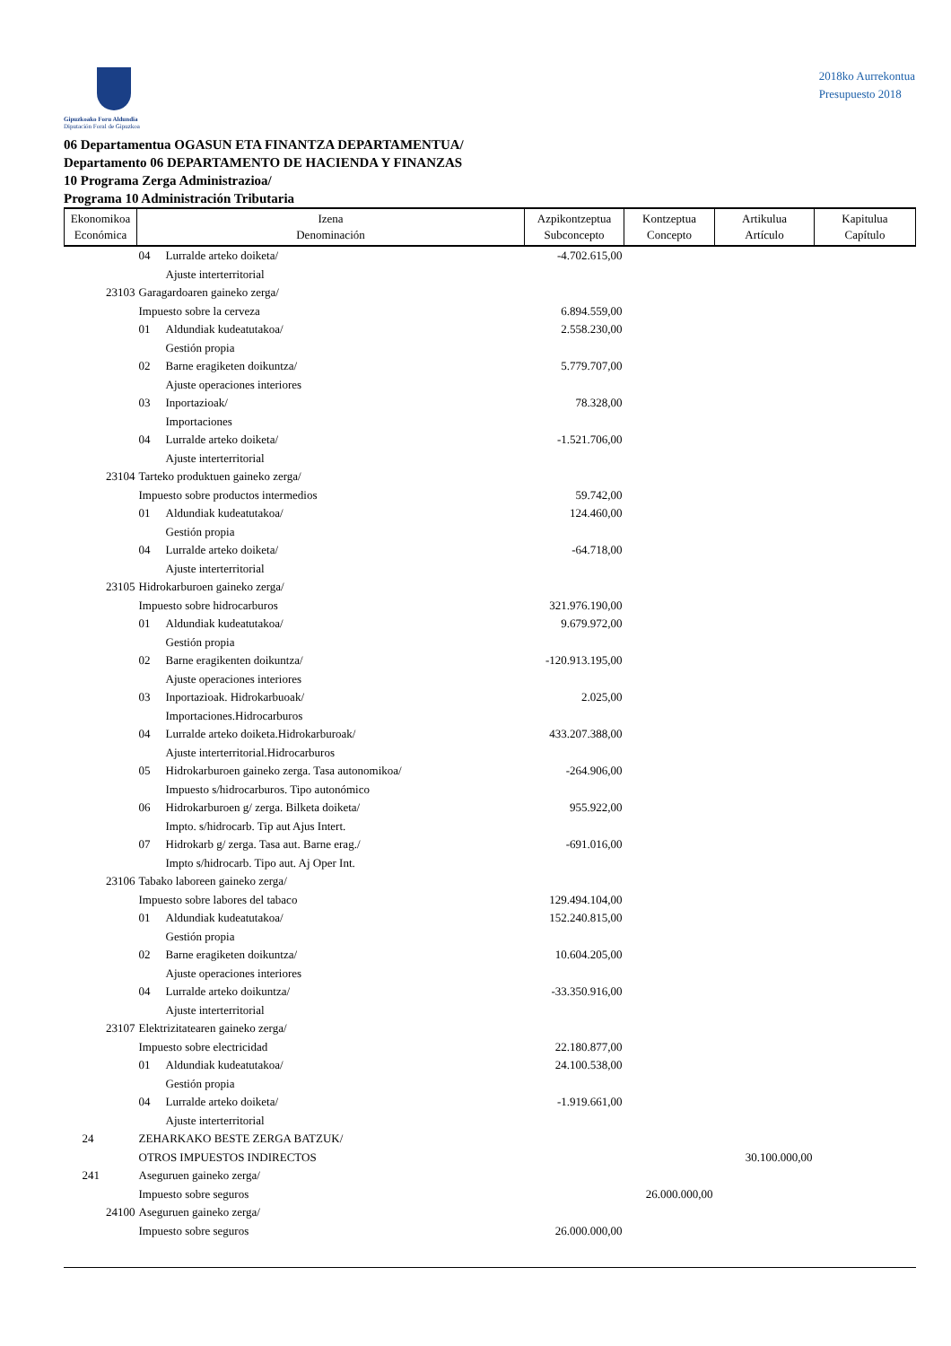Gipuzkoako Foru Aldundia
Diputación Foral de Gipuzkoa
2018ko Aurrekontua
Presupuesto 2018
06 Departamentua OGASUN ETA FINANTZA DEPARTAMENTUA/
Departamento 06 DEPARTAMENTO DE HACIENDA Y FINANZAS
10 Programa Zerga Administrazioa/
Programa 10 Administración Tributaria
| Ekonomikoa Económica | Izena Denominación | | Azpikontzeptua Subconcepto | Kontzeptua Concepto | Artikulua Artículo | Kapitulua Capítulo |
| --- | --- | --- | --- | --- | --- | --- |
| | 04 | Lurralde arteko doiketa/ Ajuste interterritorial | -4.702.615,00 | | | |
| 23103 | Garagardoaren gaineko zerga/ Impuesto sobre la cerveza | | 6.894.559,00 | | | |
| | 01 | Aldundiak kudeatutakoa/ Gestión propia | 2.558.230,00 | | | |
| | 02 | Barne eragiketen doikuntza/ Ajuste operaciones interiores | 5.779.707,00 | | | |
| | 03 | Inportazioak/ Importaciones | 78.328,00 | | | |
| | 04 | Lurralde arteko doiketa/ Ajuste interterritorial | -1.521.706,00 | | | |
| 23104 | Tarteko produktuen gaineko zerga/ Impuesto sobre productos intermedios | | 59.742,00 | | | |
| | 01 | Aldundiak kudeatutakoa/ Gestión propia | 124.460,00 | | | |
| | 04 | Lurralde arteko doiketa/ Ajuste interterritorial | -64.718,00 | | | |
| 23105 | Hidrokarburoen gaineko zerga/ Impuesto sobre hidrocarburos | | 321.976.190,00 | | | |
| | 01 | Aldundiak kudeatutakoa/ Gestión propia | 9.679.972,00 | | | |
| | 02 | Barne eragikenten doikuntza/ Ajuste operaciones interiores | -120.913.195,00 | | | |
| | 03 | Inportazioak. Hidrokarbuoak/ Importaciones.Hidrocarburos | 2.025,00 | | | |
| | 04 | Lurralde arteko doiketa.Hidrokarburoak/ Ajuste interterritorial.Hidrocarburos | 433.207.388,00 | | | |
| | 05 | Hidrokarburoen gaineko zerga. Tasa autonomikoa/ Impuesto s/hidrocarburos. Tipo autonómico | -264.906,00 | | | |
| | 06 | Hidrokarburoen g/ zerga. Bilketa doiketa/ Impto. s/hidrocarb. Tip aut Ajus Intert. | 955.922,00 | | | |
| | 07 | Hidrokarb g/ zerga. Tasa aut. Barne erag./ Impto s/hidrocarb. Tipo aut. Aj Oper Int. | -691.016,00 | | | |
| 23106 | Tabako laboreen gaineko zerga/ Impuesto sobre labores del tabaco | | 129.494.104,00 | | | |
| | 01 | Aldundiak kudeatutakoa/ Gestión propia | 152.240.815,00 | | | |
| | 02 | Barne eragiketen doikuntza/ Ajuste operaciones interiores | 10.604.205,00 | | | |
| | 04 | Lurralde arteko doikuntza/ Ajuste interterritorial | -33.350.916,00 | | | |
| 23107 | Elektrizitatearen gaineko zerga/ Impuesto sobre electricidad | | 22.180.877,00 | | | |
| | 01 | Aldundiak kudeatutakoa/ Gestión propia | 24.100.538,00 | | | |
| | 04 | Lurralde arteko doiketa/ Ajuste interterritorial | -1.919.661,00 | | | |
| 24 | ZEHARKAKO BESTE ZERGA BATZUK/ OTROS IMPUESTOS INDIRECTOS | | | | 30.100.000,00 | |
| 241 | Aseguruen gaineko zerga/ Impuesto sobre seguros | | | 26.000.000,00 | | |
| 24100 | Aseguruen gaineko zerga/ Impuesto sobre seguros | | 26.000.000,00 | | | |